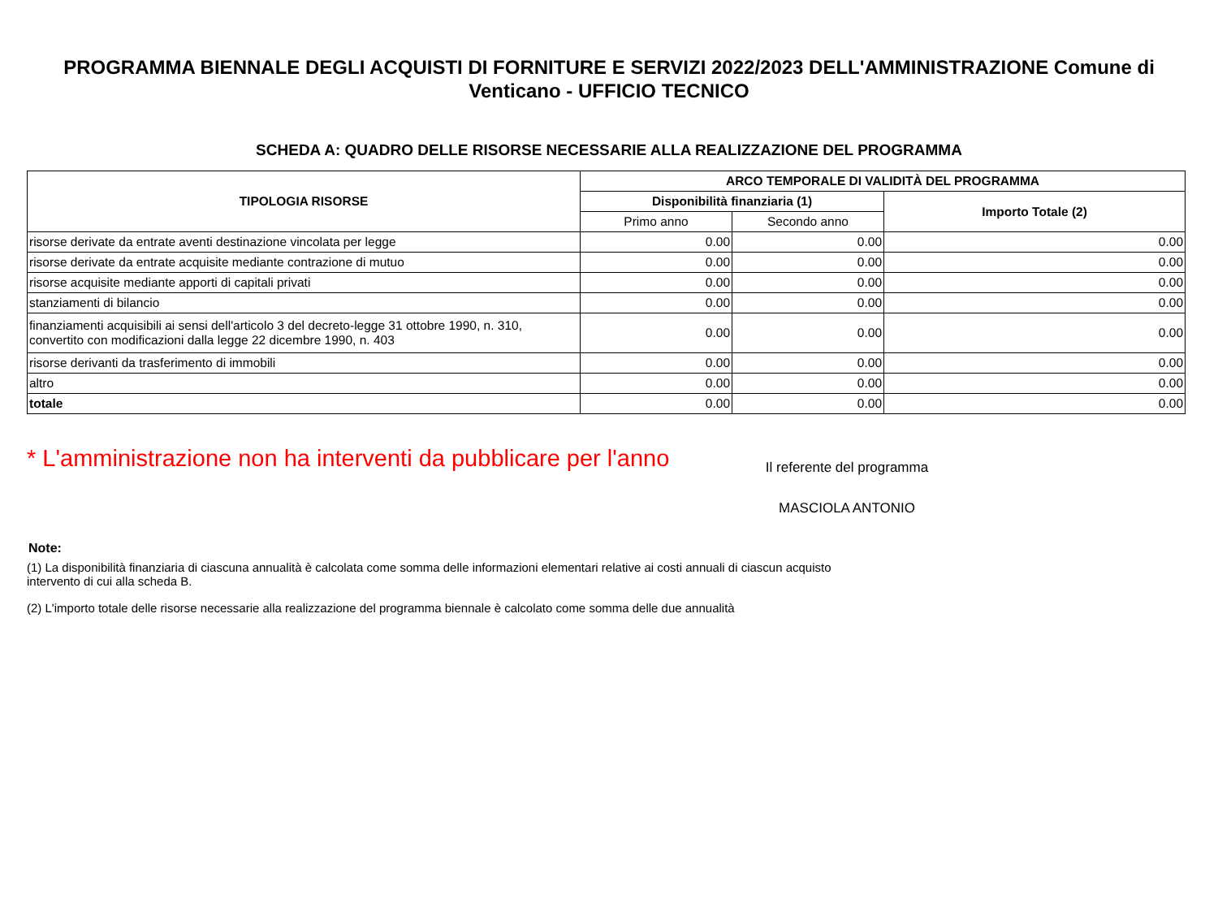PROGRAMMA BIENNALE DEGLI ACQUISTI DI FORNITURE E SERVIZI 2022/2023 DELL'AMMINISTRAZIONE Comune di Venticano - UFFICIO TECNICO
SCHEDA A: QUADRO DELLE RISORSE NECESSARIE ALLA REALIZZAZIONE DEL PROGRAMMA
| TIPOLOGIA RISORSE | ARCO TEMPORALE DI VALIDITÀ DEL PROGRAMMA | | |
| --- | --- | --- | --- |
| | Disponibilità finanziaria (1) | | Importo Totale (2) |
| | Primo anno | Secondo anno | |
| risorse derivate da entrate aventi destinazione vincolata per legge | 0.00 | 0.00 | 0.00 |
| risorse derivate da entrate acquisite mediante contrazione di mutuo | 0.00 | 0.00 | 0.00 |
| risorse acquisite mediante apporti di capitali privati | 0.00 | 0.00 | 0.00 |
| stanziamenti di bilancio | 0.00 | 0.00 | 0.00 |
| finanziamenti acquisibili ai sensi dell'articolo 3 del decreto-legge 31 ottobre 1990, n. 310, convertito con modificazioni dalla legge 22 dicembre 1990, n. 403 | 0.00 | 0.00 | 0.00 |
| risorse derivanti da trasferimento di immobili | 0.00 | 0.00 | 0.00 |
| altro | 0.00 | 0.00 | 0.00 |
| totale | 0.00 | 0.00 | 0.00 |
* L'amministrazione non ha interventi da pubblicare per l'anno
Il referente del programma
MASCIOLA ANTONIO
Note:
(1) La disponibilità finanziaria di ciascuna annualità è calcolata come somma delle informazioni elementari relative ai costi annuali di ciascun acquisto intervento di cui alla scheda B.
(2) L'importo totale delle risorse necessarie alla realizzazione del programma biennale è calcolato come somma delle due annualità